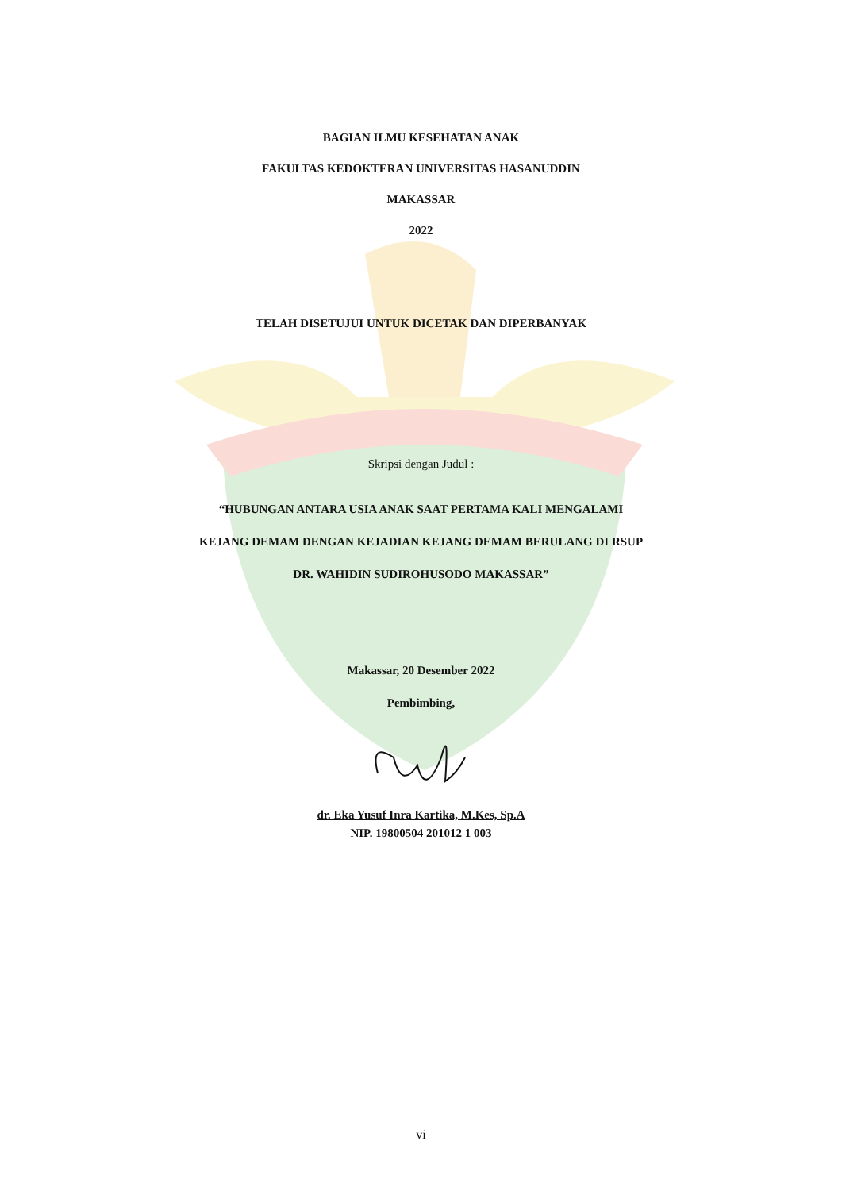BAGIAN ILMU KESEHATAN ANAK
FAKULTAS KEDOKTERAN UNIVERSITAS HASANUDDIN
MAKASSAR
2022
TELAH DISETUJUI UNTUK DICETAK DAN DIPERBANYAK
Skripsi dengan Judul :
“HUBUNGAN ANTARA USIA ANAK SAAT PERTAMA KALI MENGALAMI
KEJANG DEMAM DENGAN KEJADIAN KEJANG DEMAM BERULANG DI RSUP
DR. WAHIDIN SUDIROHUSODO MAKASSAR”
Makassar, 20 Desember 2022
Pembimbing,
dr. Eka Yusuf Inra Kartika, M.Kes, Sp.A
NIP. 19800504 201012 1 003
vi